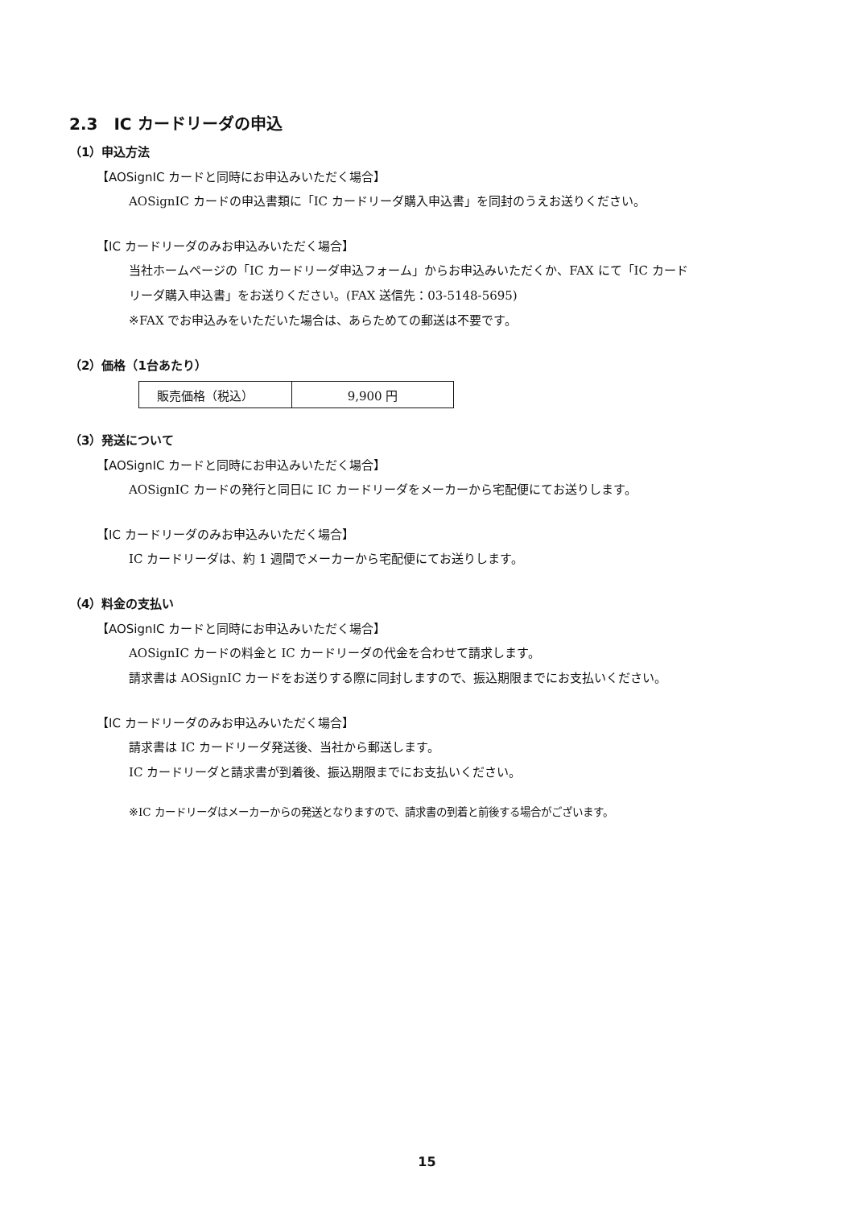2.3　IC カードリーダの申込
（1）申込方法
【AOSignIC カードと同時にお申込みいただく場合】
AOSignIC カードの申込書類に「IC カードリーダ購入申込書」を同封のうえお送りください。
【IC カードリーダのみお申込みいただく場合】
当社ホームページの「IC カードリーダ申込フォーム」からお申込みいただくか、FAX にて「IC カード
リーダ購入申込書」をお送りください。(FAX 送信先：03-5148-5695)
※FAX でお申込みをいただいた場合は、あらためての郵送は不要です。
（2）価格（1台あたり）
| 販売価格（税込） | 9,900 円 |
（3）発送について
【AOSignIC カードと同時にお申込みいただく場合】
AOSignIC カードの発行と同日に IC カードリーダをメーカーから宅配便にてお送りします。
【IC カードリーダのみお申込みいただく場合】
IC カードリーダは、約 1 週間でメーカーから宅配便にてお送りします。
（4）料金の支払い
【AOSignIC カードと同時にお申込みいただく場合】
AOSignIC カードの料金と IC カードリーダの代金を合わせて請求します。
請求書は AOSignIC カードをお送りする際に同封しますので、振込期限までにお支払いください。
【IC カードリーダのみお申込みいただく場合】
請求書は IC カードリーダ発送後、当社から郵送します。
IC カードリーダと請求書が到着後、振込期限までにお支払いください。
※IC カードリーダはメーカーからの発送となりますので、請求書の到着と前後する場合がございます。
15